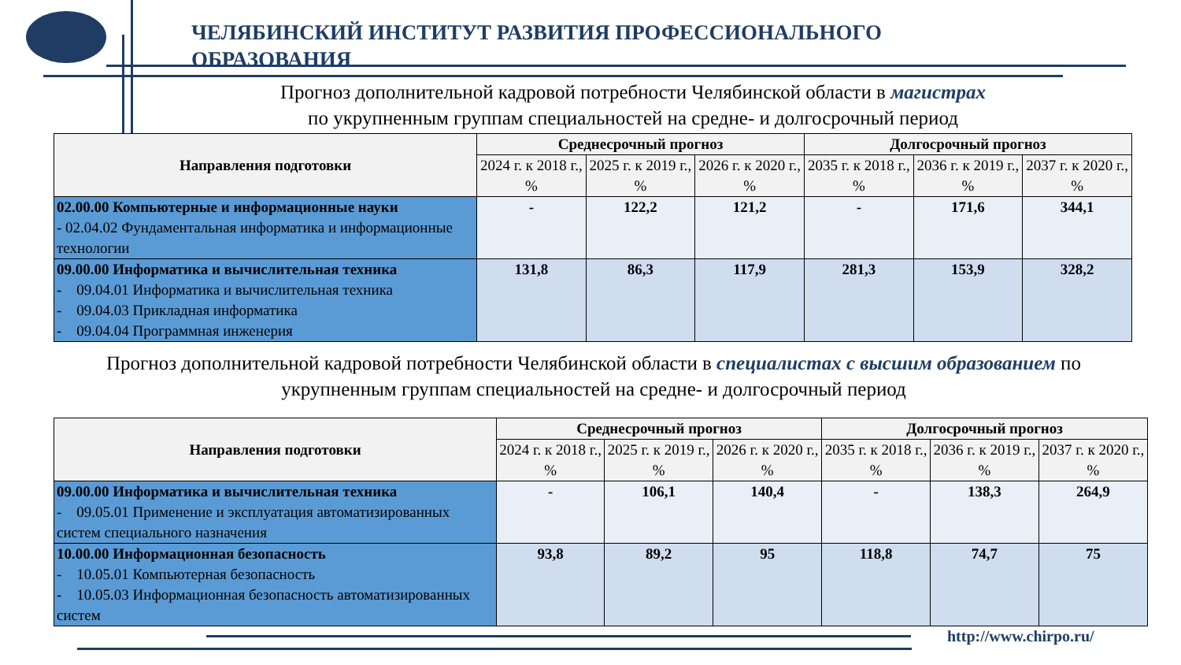ЧЕЛЯБИНСКИЙ ИНСТИТУТ РАЗВИТИЯ ПРОФЕССИОНАЛЬНОГО
ОБРАЗОВАНИЯ
Прогноз дополнительной кадровой потребности Челябинской области в магистрах
по укрупненным группам специальностей на средне- и долгосрочный период
| Направления подготовки | Среднесрочный прогноз | | | Долгосрочный прогноз | | |
| --- | --- | --- | --- | --- | --- | --- |
| | 2024 г. к 2018 г., % | 2025 г. к 2019 г., % | 2026 г. к 2020 г., % | 2035 г. к 2018 г., % | 2036 г. к 2019 г., % | 2037 г. к 2020 г., % |
| 02.00.00 Компьютерные и информационные науки - 02.04.02 Фундаментальная информатика и информационные технологии | - | 122,2 | 121,2 | - | 171,6 | 344,1 |
| 09.00.00 Информатика и вычислительная техника - 09.04.01 Информатика и вычислительная техника - 09.04.03 Прикладная информатика - 09.04.04 Программная инженерия | 131,8 | 86,3 | 117,9 | 281,3 | 153,9 | 328,2 |
Прогноз дополнительной кадровой потребности Челябинской области в специалистах с высшим образованием по укрупненным группам специальностей на средне- и долгосрочный период
| Направления подготовки | Среднесрочный прогноз | | | Долгосрочный прогноз | | |
| --- | --- | --- | --- | --- | --- | --- |
| | 2024 г. к 2018 г., % | 2025 г. к 2019 г., % | 2026 г. к 2020 г., % | 2035 г. к 2018 г., % | 2036 г. к 2019 г., % | 2037 г. к 2020 г., % |
| 09.00.00 Информатика и вычислительная техника - 09.05.01 Применение и эксплуатация автоматизированных систем специального назначения | - | 106,1 | 140,4 | - | 138,3 | 264,9 |
| 10.00.00 Информационная безопасность - 10.05.01 Компьютерная безопасность - 10.05.03 Информационная безопасность автоматизированных систем | 93,8 | 89,2 | 95 | 118,8 | 74,7 | 75 |
http://www.chirpo.ru/